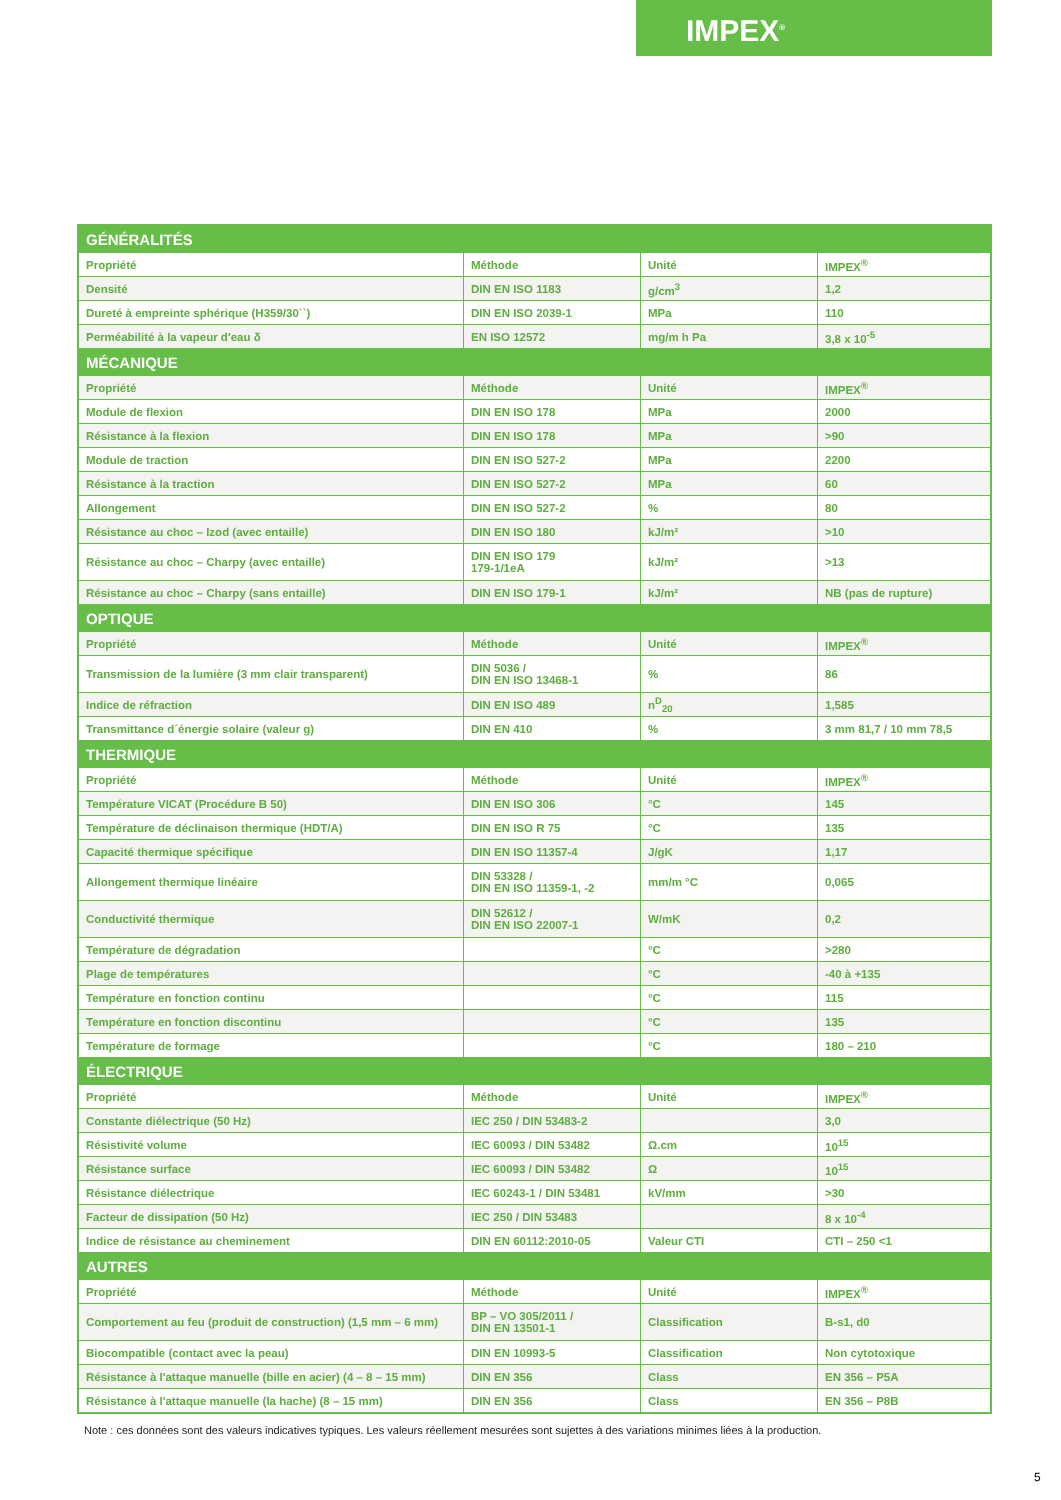IMPEX<sup>®</sup>
| GÉNÉRALITÉS | | | |
| Propriété | Méthode | Unité | IMPEX<sup>®</sup> |
| Densité | DIN EN ISO 1183 | g/cm<sup>3</sup> | 1,2 |
| Dureté à empreinte sphérique (H359/30``) | DIN EN ISO 2039-1 | MPa | 110 |
| Perméabilité à la vapeur d'eau δ | EN ISO 12572 | mg/m h Pa | 3,8 x 10<sup>-5</sup> |
| MÉCANIQUE | | | |
| Propriété | Méthode | Unité | IMPEX<sup>®</sup> |
| Module de flexion | DIN EN ISO 178 | MPa | 2000 |
| Résistance à la flexion | DIN EN ISO 178 | MPa | >90 |
| Module de traction | DIN EN ISO 527-2 | MPa | 2200 |
| Résistance à la traction | DIN EN ISO 527-2 | MPa | 60 |
| Allongement | DIN EN ISO 527-2 | % | 80 |
| Résistance au choc – Izod (avec entaille) | DIN EN ISO 180 | kJ/m² | >10 |
| Résistance au choc – Charpy (avec entaille) | DIN EN ISO 179 179-1/1eA | kJ/m² | >13 |
| Résistance au choc – Charpy (sans entaille) | DIN EN ISO 179-1 | kJ/m² | NB (pas de rupture) |
| OPTIQUE | | | |
| Propriété | Méthode | Unité | IMPEX<sup>®</sup> |
| Transmission de la lumière (3 mm clair transparent) | DIN 5036 / DIN EN ISO 13468-1 | % | 86 |
| Indice de réfraction | DIN EN ISO 489 | n<sup>D</sup><sub>20</sub> | 1,585 |
| Transmittance d´énergie solaire (valeur g) | DIN EN 410 | % | 3 mm 81,7 / 10 mm 78,5 |
| THERMIQUE | | | |
| Propriété | Méthode | Unité | IMPEX<sup>®</sup> |
| Température VICAT (Procédure B 50) | DIN EN ISO 306 | °C | 145 |
| Température de déclinaison thermique (HDT/A) | DIN EN ISO R 75 | °C | 135 |
| Capacité thermique spécifique | DIN EN ISO 11357-4 | J/gK | 1,17 |
| Allongement thermique linéaire | DIN 53328 / DIN EN ISO 11359-1, -2 | mm/m °C | 0,065 |
| Conductivité thermique | DIN 52612 / DIN EN ISO 22007-1 | W/mK | 0,2 |
| Température de dégradation | | °C | >280 |
| Plage de températures | | °C | -40 à +135 |
| Température en fonction continu | | °C | 115 |
| Température en fonction discontinu | | °C | 135 |
| Température de formage | | °C | 180 – 210 |
| ÉLECTRIQUE | | | |
| Propriété | Méthode | Unité | IMPEX<sup>®</sup> |
| Constante diélectrique (50 Hz) | IEC 250 / DIN 53483-2 | | 3,0 |
| Résistivité volume | IEC 60093 / DIN 53482 | Ω.cm | 10<sup>15</sup> |
| Résistance surface | IEC 60093 / DIN 53482 | Ω | 10<sup>15</sup> |
| Résistance diélectrique | IEC 60243-1 / DIN 53481 | kV/mm | >30 |
| Facteur de dissipation (50 Hz) | IEC 250 / DIN 53483 | | 8 x 10<sup>-4</sup> |
| Indice de résistance au cheminement | DIN EN 60112:2010-05 | Valeur CTI | CTI – 250 <1 |
| AUTRES | | | |
| Propriété | Méthode | Unité | IMPEX<sup>®</sup> |
| Comportement au feu (produit de construction) (1,5 mm – 6 mm) | BP – VO 305/2011 / DIN EN 13501-1 | Classification | B-s1, d0 |
| Biocompatible (contact avec la peau) | DIN EN 10993-5 | Classification | Non cytotoxique |
| Résistance à l'attaque manuelle (bille en acier) (4 – 8 – 15 mm) | DIN EN 356 | Class | EN 356 – P5A |
| Résistance à l'attaque manuelle (la hache) (8 – 15 mm) | DIN EN 356 | Class | EN 356 – P8B |
Note : ces données sont des valeurs indicatives typiques. Les valeurs réellement mesurées sont sujettes à des variations minimes liées à la production.
5